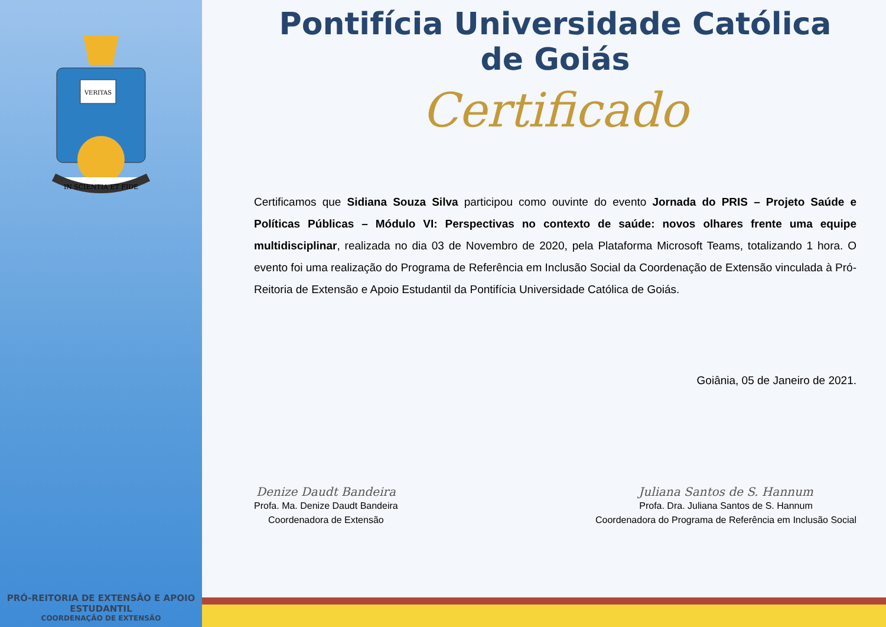VERITAS
IN SCIENTIA ET FIDE
PRÓ-REITORIA DE EXTENSÃO E APOIO ESTUDANTIL
COORDENAÇÃO DE EXTENSÃO
Pontifícia Universidade Católica de Goiás
Certificado
Certificamos que Sidiana Souza Silva participou como ouvinte do evento Jornada do PRIS – Projeto Saúde e Políticas Públicas – Módulo VI: Perspectivas no contexto de saúde: novos olhares frente uma equipe multidisciplinar, realizada no dia 03 de Novembro de 2020, pela Plataforma Microsoft Teams, totalizando 1 hora. O evento foi uma realização do Programa de Referência em Inclusão Social da Coordenação de Extensão vinculada à Pró-Reitoria de Extensão e Apoio Estudantil da Pontifícia Universidade Católica de Goiás.
Goiânia, 05 de Janeiro de 2021.
Denize Daudt Bandeira
Profa. Ma. Denize Daudt Bandeira
Coordenadora de Extensão
Juliana Santos de S. Hannum
Profa. Dra. Juliana Santos de S. Hannum
Coordenadora do Programa de Referência em Inclusão Social